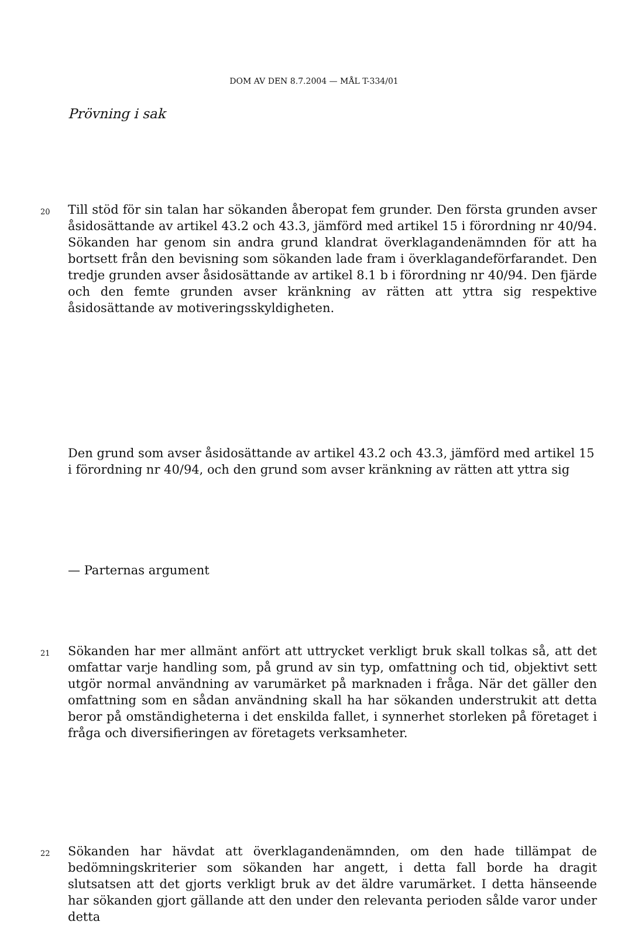DOM AV DEN 8.7.2004 — MÅL T-334/01
Prövning i sak
20
Till stöd för sin talan har sökanden åberopat fem grunder. Den första grunden avser åsidosättande av artikel 43.2 och 43.3, jämförd med artikel 15 i förordning nr 40/94. Sökanden har genom sin andra grund klandrat överklagandenämnden för att ha bortsett från den bevisning som sökanden lade fram i överklagandeförfarandet. Den tredje grunden avser åsidosättande av artikel 8.1 b i förordning nr 40/94. Den fjärde och den femte grunden avser kränkning av rätten att yttra sig respektive åsidosättande av motiveringsskyldigheten.
Den grund som avser åsidosättande av artikel 43.2 och 43.3, jämförd med artikel 15 i förordning nr 40/94, och den grund som avser kränkning av rätten att yttra sig
— Parternas argument
21
Sökanden har mer allmänt anfört att uttrycket verkligt bruk skall tolkas så, att det omfattar varje handling som, på grund av sin typ, omfattning och tid, objektivt sett utgör normal användning av varumärket på marknaden i fråga. När det gäller den omfattning som en sådan användning skall ha har sökanden understrukit att detta beror på omständigheterna i det enskilda fallet, i synnerhet storleken på företaget i fråga och diversifieringen av företagets verksamheter.
22
Sökanden har hävdat att överklagandenämnden, om den hade tillämpat de bedömningskriterier som sökanden har angett, i detta fall borde ha dragit slutsatsen att det gjorts verkligt bruk av det äldre varumärket. I detta hänseende har sökanden gjort gällande att den under den relevanta perioden sålde varor under detta